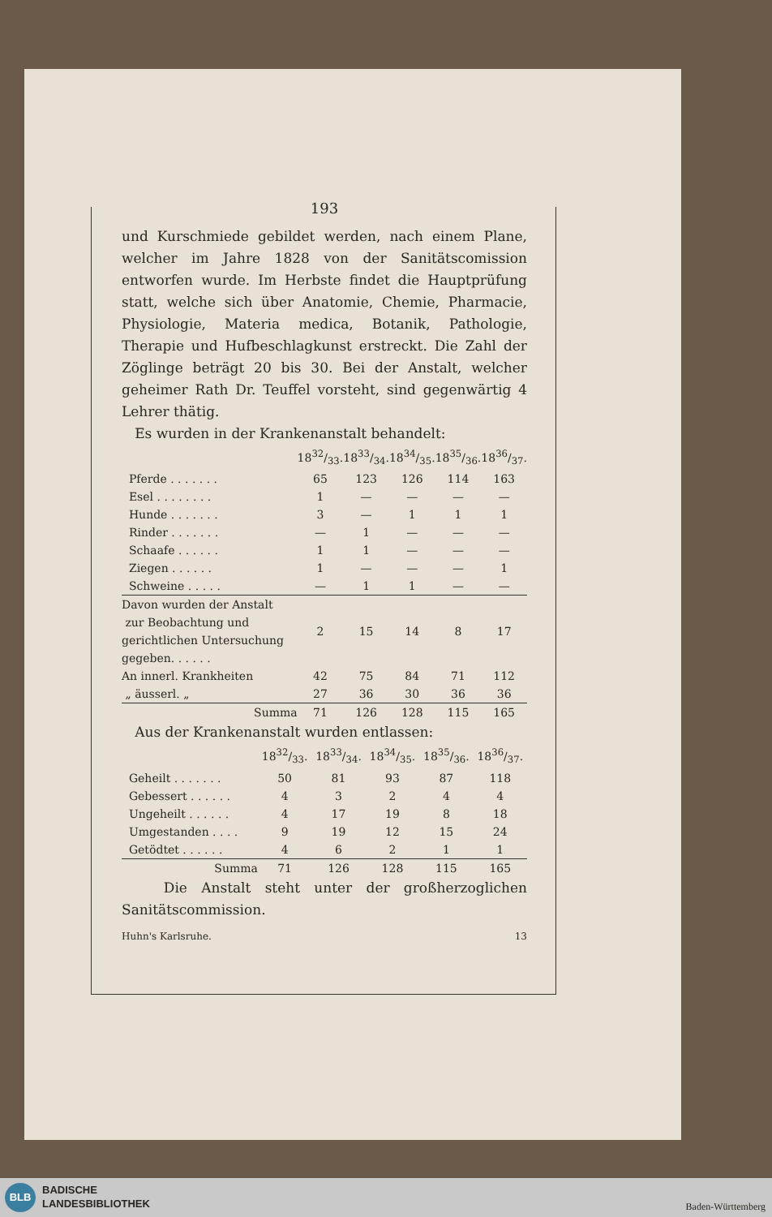193
und Kurschmiede gebildet werden, nach einem Plane, welcher im Jahre 1828 von der Sanitätscomission entworfen wurde. Im Herbste findet die Hauptprüfung statt, welche sich über Anatomie, Chemie, Pharmacie, Physiologie, Materia medica, Botanik, Pathologie, Therapie und Hufbeschlagkunst erstreckt. Die Zahl der Zöglinge beträgt 20 bis 30. Bei der Anstalt, welcher geheimer Rath Dr. Teuffel vorsteht, sind gegenwärtig 4 Lehrer thätig.
Es wurden in der Krankenanstalt behandelt:
| | 1832/33. | 1833/34. | 1834/35. | 1835/36. | 1836/37. |
| --- | --- | --- | --- | --- | --- |
| Pferde . . . . . . . | 65 | 123 | 126 | 114 | 163 |
| Esel . . . . . . . . | 1 | — | — | — | — |
| Hunde . . . . . . . | 3 | — | 1 | 1 | 1 |
| Rinder . . . . . . . | — | 1 | — | — | — |
| Schaafe . . . . . . | 1 | 1 | — | — | — |
| Ziegen . . . . . . | 1 | — | — | — | 1 |
| Schweine . . . . . | — | 1 | 1 | — | — |
| Davon wurden der Anstalt zur Beobachtung und gerichtlichen Untersuchung gegeben. . . . . . | 2 | 15 | 14 | 8 | 17 |
| An innerl. Krankheiten | 42 | 75 | 84 | 71 | 112 |
| „ äusserl. „ | 27 | 36 | 30 | 36 | 36 |
| Summa | 71 | 126 | 128 | 115 | 165 |
Aus der Krankenanstalt wurden entlassen:
| | 1832/33. | 1833/34. | 1834/35. | 1835/36. | 1836/37. |
| --- | --- | --- | --- | --- | --- |
| Geheilt . . . . . . . | 50 | 81 | 93 | 87 | 118 |
| Gebessert . . . . . . | 4 | 3 | 2 | 4 | 4 |
| Ungeheilt . . . . . . | 4 | 17 | 19 | 8 | 18 |
| Umgestanden . . . . | 9 | 19 | 12 | 15 | 24 |
| Getödtet . . . . . . | 4 | 6 | 2 | 1 | 1 |
| Summa | 71 | 126 | 128 | 115 | 165 |
Die Anstalt steht unter der großherzoglichen Sanitätscommission.
Huhn's Karlsruhe. 13
BLB
BADISCHE
LANDESBIBLIOTHEK
Baden-Württemberg